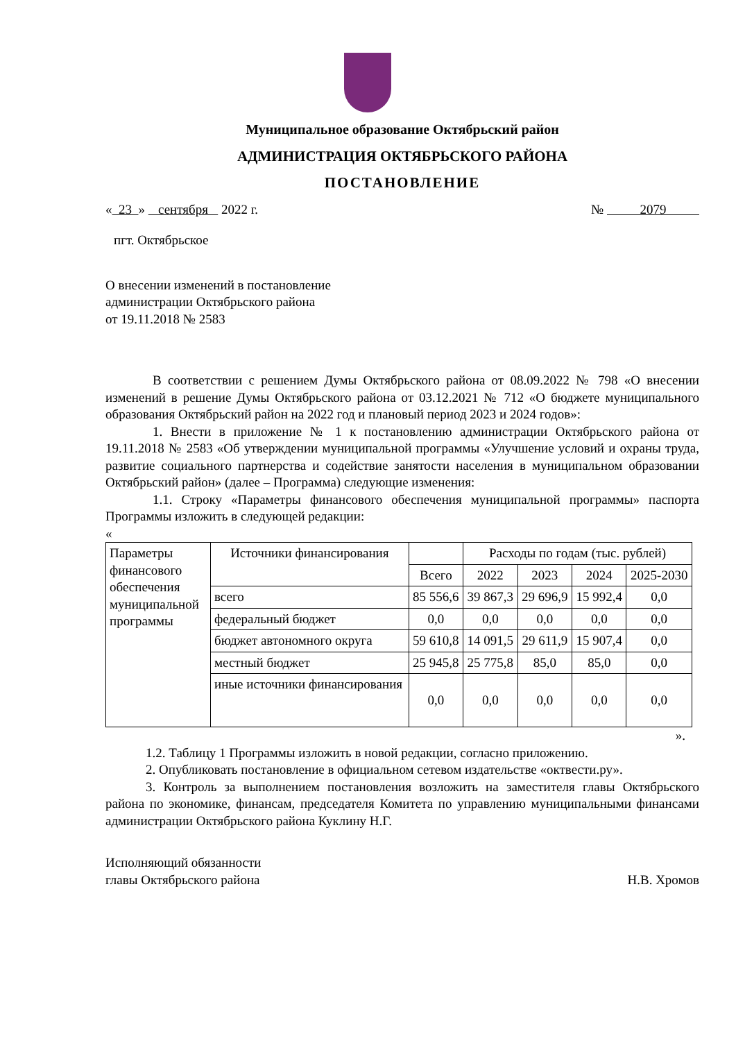Муниципальное образование Октябрьский район
АДМИНИСТРАЦИЯ ОКТЯБРЬСКОГО РАЙОНА
ПОСТАНОВЛЕНИЕ
« 23 » сентября 2022 г. № 2079
пгт. Октябрьское
О внесении изменений в постановление
администрации Октябрьского района
от 19.11.2018 № 2583
В соответствии с решением Думы Октябрьского района от 08.09.2022 № 798 «О внесении изменений в решение Думы Октябрьского района от 03.12.2021 № 712 «О бюджете муниципального образования Октябрьский район на 2022 год и плановый период 2023 и 2024 годов»:
1. Внести в приложение № 1 к постановлению администрации Октябрьского района от 19.11.2018 № 2583 «Об утверждении муниципальной программы «Улучшение условий и охраны труда, развитие социального партнерства и содействие занятости населения в муниципальном образовании Октябрьский район» (далее – Программа) следующие изменения:
1.1. Строку «Параметры финансового обеспечения муниципальной программы» паспорта Программы изложить в следующей редакции:
«
| Параметры финансового обеспечения муниципальной программы | Источники финансирования | | Расходы по годам (тыс. рублей) | | | |
| | | Всего | 2022 | 2023 | 2024 | 2025-2030 |
| | всего | 85 556,6 | 39 867,3 | 29 696,9 | 15 992,4 | 0,0 |
| | федеральный бюджет | 0,0 | 0,0 | 0,0 | 0,0 | 0,0 |
| | бюджет автономного округа | 59 610,8 | 14 091,5 | 29 611,9 | 15 907,4 | 0,0 |
| | местный бюджет | 25 945,8 | 25 775,8 | 85,0 | 85,0 | 0,0 |
| | иные источники финансирования | 0,0 | 0,0 | 0,0 | 0,0 | 0,0 |
».
1.2. Таблицу 1 Программы изложить в новой редакции, согласно приложению.
2. Опубликовать постановление в официальном сетевом издательстве «октвести.ру».
3. Контроль за выполнением постановления возложить на заместителя главы Октябрьского района по экономике, финансам, председателя Комитета по управлению муниципальными финансами администрации Октябрьского района Куклину Н.Г.
Исполняющий обязанности
главы Октябрьского района
Н.В. Хромов